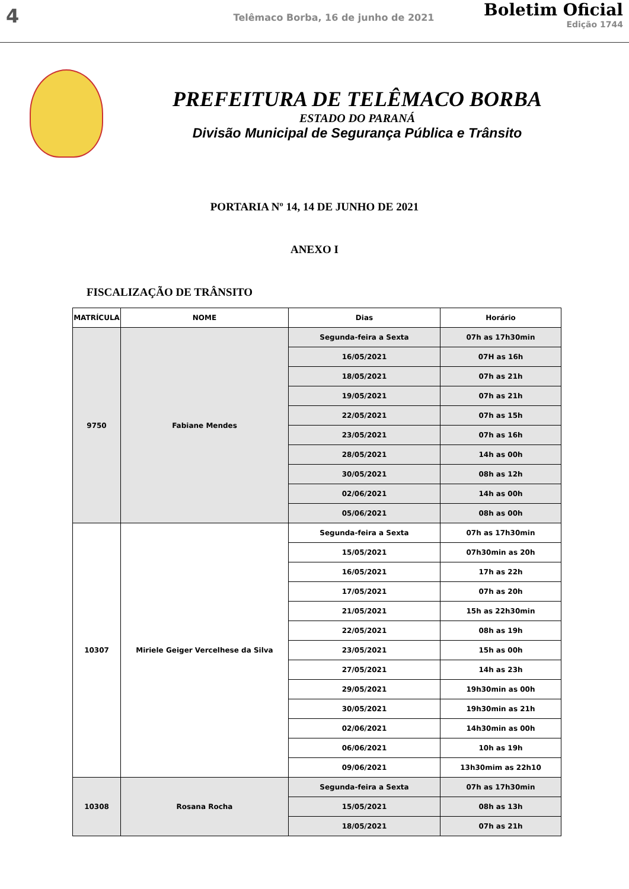4
Telêmaco Borba, 16 de junho de 2021
Boletim Oficial
Edição 1744
PREFEITURA DE TELÊMACO BORBA
ESTADO DO PARANÁ
Divisão Municipal de Segurança Pública e Trânsito
PORTARIA Nº 14, 14 DE JUNHO DE 2021
ANEXO I
FISCALIZAÇÃO DE TRÂNSITO
| MATRÍCULA | NOME | Dias | Horário |
| --- | --- | --- | --- |
| 9750 | Fabiane Mendes | Segunda-feira a Sexta | 07h as 17h30min |
| | | 16/05/2021 | 07H as 16h |
| | | 18/05/2021 | 07h as 21h |
| | | 19/05/2021 | 07h as 21h |
| | | 22/05/2021 | 07h as 15h |
| | | 23/05/2021 | 07h as 16h |
| | | 28/05/2021 | 14h as 00h |
| | | 30/05/2021 | 08h as 12h |
| | | 02/06/2021 | 14h as 00h |
| | | 05/06/2021 | 08h as 00h |
| 10307 | Miriele Geiger Vercelhese da Silva | Segunda-feira a Sexta | 07h as 17h30min |
| | | 15/05/2021 | 07h30min as 20h |
| | | 16/05/2021 | 17h as 22h |
| | | 17/05/2021 | 07h as 20h |
| | | 21/05/2021 | 15h as 22h30min |
| | | 22/05/2021 | 08h as 19h |
| | | 23/05/2021 | 15h as 00h |
| | | 27/05/2021 | 14h as 23h |
| | | 29/05/2021 | 19h30min as 00h |
| | | 30/05/2021 | 19h30min as 21h |
| | | 02/06/2021 | 14h30min as 00h |
| | | 06/06/2021 | 10h as 19h |
| | | 09/06/2021 | 13h30mim as 22h10 |
| 10308 | Rosana Rocha | Segunda-feira a Sexta | 07h as 17h30min |
| | | 15/05/2021 | 08h as 13h |
| | | 18/05/2021 | 07h as 21h |